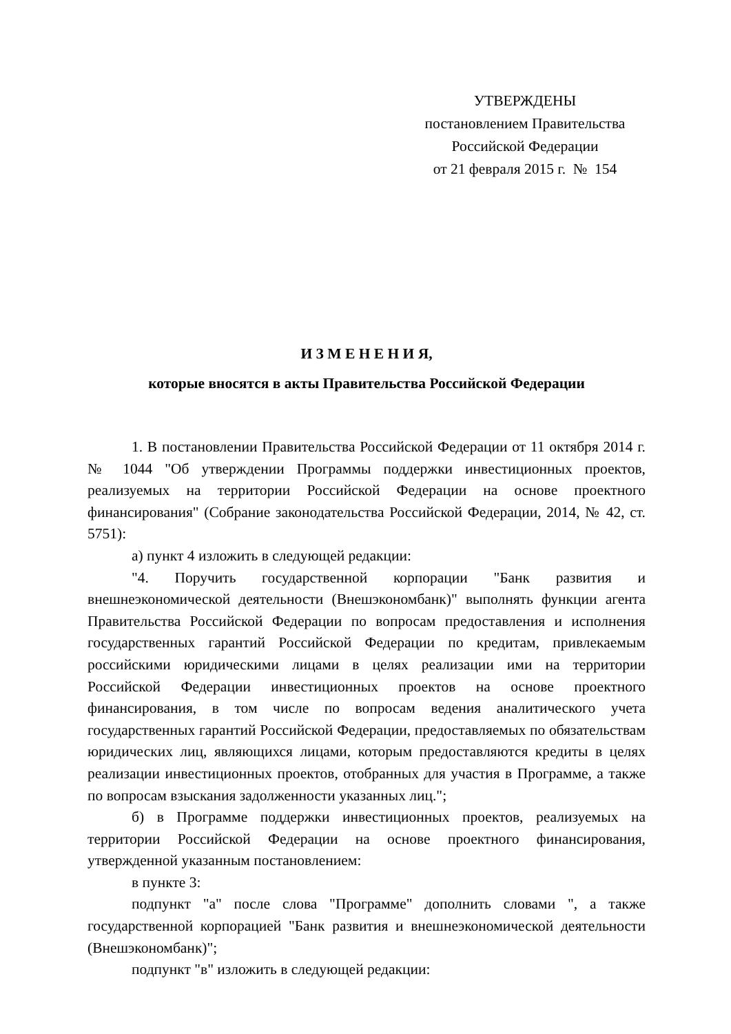УТВЕРЖДЕНЫ
постановлением Правительства
Российской Федерации
от 21 февраля 2015 г. № 154
И З М Е Н Е Н И Я,
которые вносятся в акты Правительства Российской Федерации
1. В постановлении Правительства Российской Федерации от 11 октября 2014 г. № 1044 "Об утверждении Программы поддержки инвестиционных проектов, реализуемых на территории Российской Федерации на основе проектного финансирования" (Собрание законодательства Российской Федерации, 2014, № 42, ст. 5751):
а) пункт 4 изложить в следующей редакции:
"4. Поручить государственной корпорации "Банк развития и внешнеэкономической деятельности (Внешэкономбанк)" выполнять функции агента Правительства Российской Федерации по вопросам предоставления и исполнения государственных гарантий Российской Федерации по кредитам, привлекаемым российскими юридическими лицами в целях реализации ими на территории Российской Федерации инвестиционных проектов на основе проектного финансирования, в том числе по вопросам ведения аналитического учета государственных гарантий Российской Федерации, предоставляемых по обязательствам юридических лиц, являющихся лицами, которым предоставляются кредиты в целях реализации инвестиционных проектов, отобранных для участия в Программе, а также по вопросам взыскания задолженности указанных лиц.";
б) в Программе поддержки инвестиционных проектов, реализуемых на территории Российской Федерации на основе проектного финансирования, утвержденной указанным постановлением:
в пункте 3:
подпункт "а" после слова "Программе" дополнить словами ", а также государственной корпорацией "Банк развития и внешнеэкономической деятельности (Внешэкономбанк)";
подпункт "в" изложить в следующей редакции: